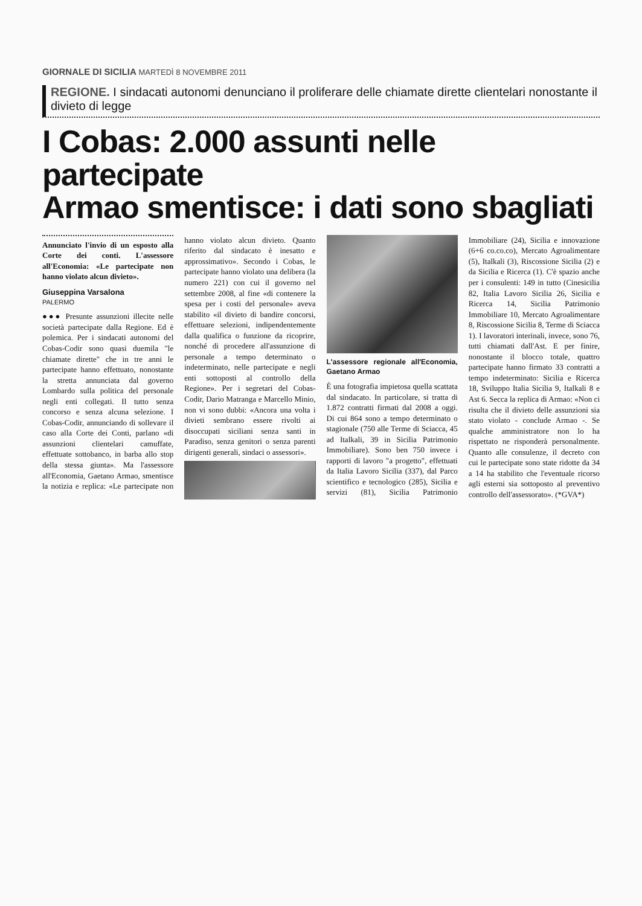GIORNALE DI SICILIA MARTEDÌ 8 NOVEMBRE 2011
REGIONE. I sindacati autonomi denunciano il proliferare delle chiamate dirette clientelari nonostante il divieto di legge
I Cobas: 2.000 assunti nelle partecipate
Armao smentisce: i dati sono sbagliati
Annunciato l'invio di un esposto alla Corte dei conti. L'assessore all'Economia: «Le partecipate non hanno violato alcun divieto».
Giuseppina Varsalona
PALERMO
●●● Presunte assunzioni illecite nelle società partecipate dalla Regione. Ed è polemica. Per i sindacati autonomi del Cobas-Codir sono quasi duemila "le chiamate dirette" che in tre anni le partecipate hanno effettuato, nonostante la stretta annunciata dal governo Lombardo sulla politica del personale negli enti collegati. Il tutto senza concorso e senza alcuna selezione. I Cobas-Codir, annunciando di sollevare il caso alla Corte dei Conti, parlano «di assunzioni clientelari camuffate, effettuate sottobanco, in barba allo stop della stessa giunta». Ma l'assessore all'Economia, Gaetano Armao, smentisce la notizia e replica: «Le partecipate non hanno violato alcun divieto. Quanto riferito dal sindacato è inesatto e approssimativo». Secondo i Cobas, le partecipate hanno violato una delibera (la numero 221) con cui il governo nel settembre 2008, al fine «di contenere la spesa per i costi del personale» aveva stabilito «il divieto di bandire concorsi, effettuare selezioni, indipendentemente dalla qualifica o funzione da ricoprire, nonché di procedere all'assunzione di personale a tempo determinato o indeterminato, nelle partecipate e negli enti sottoposti al controllo della Regione». Per i segretari del Cobas-Codir, Dario Matranga e Marcello Minio, non vi sono dubbi: «Ancora una volta i divieti sembrano essere rivolti ai disoccupati siciliani senza santi in Paradiso, senza genitori o senza parenti dirigenti generali, sindaci o assessori».
L'assessore regionale all'Economia, Gaetano Armao
È una fotografia impietosa quella scattata dal sindacato. In particolare, si tratta di 1.872 contratti firmati dal 2008 a oggi. Di cui 864 sono a tempo determinato o stagionale (750 alle Terme di Sciacca, 45 ad Italkali, 39 in Sicilia Patrimonio Immobiliare). Sono ben 750 invece i rapporti di lavoro "a progetto", effettuati da Italia Lavoro Sicilia (337), dal Parco scientifico e tecnologico (285), Sicilia e servizi (81), Sicilia Patrimonio Immobiliare (24), Sicilia e innovazione (6+6 co.co.co), Mercato Agroalimentare (5), Italkali (3), Riscossione Sicilia (2) e da Sicilia e Ricerca (1). C'è spazio anche per i consulenti: 149 in tutto (Cinesicilia 82, Italia Lavoro Sicilia 26, Sicilia e Ricerca 14, Sicilia Patrimonio Immobiliare 10, Mercato Agroalimentare 8, Riscossione Sicilia 8, Terme di Sciacca 1). I lavoratori interinali, invece, sono 76, tutti chiamati dall'Ast. E per finire, nonostante il blocco totale, quattro partecipate hanno firmato 33 contratti a tempo indeterminato: Sicilia e Ricerca 18, Sviluppo Italia Sicilia 9, Italkali 8 e Ast 6. Secca la replica di Armao: «Non ci risulta che il divieto delle assunzioni sia stato violato - conclude Armao -. Se qualche amministratore non lo ha rispettato ne risponderà personalmente. Quanto alle consulenze, il decreto con cui le partecipate sono state ridotte da 34 a 14 ha stabilito che l'eventuale ricorso agli esterni sia sottoposto al preventivo controllo dell'assessorato». (*GVA*)